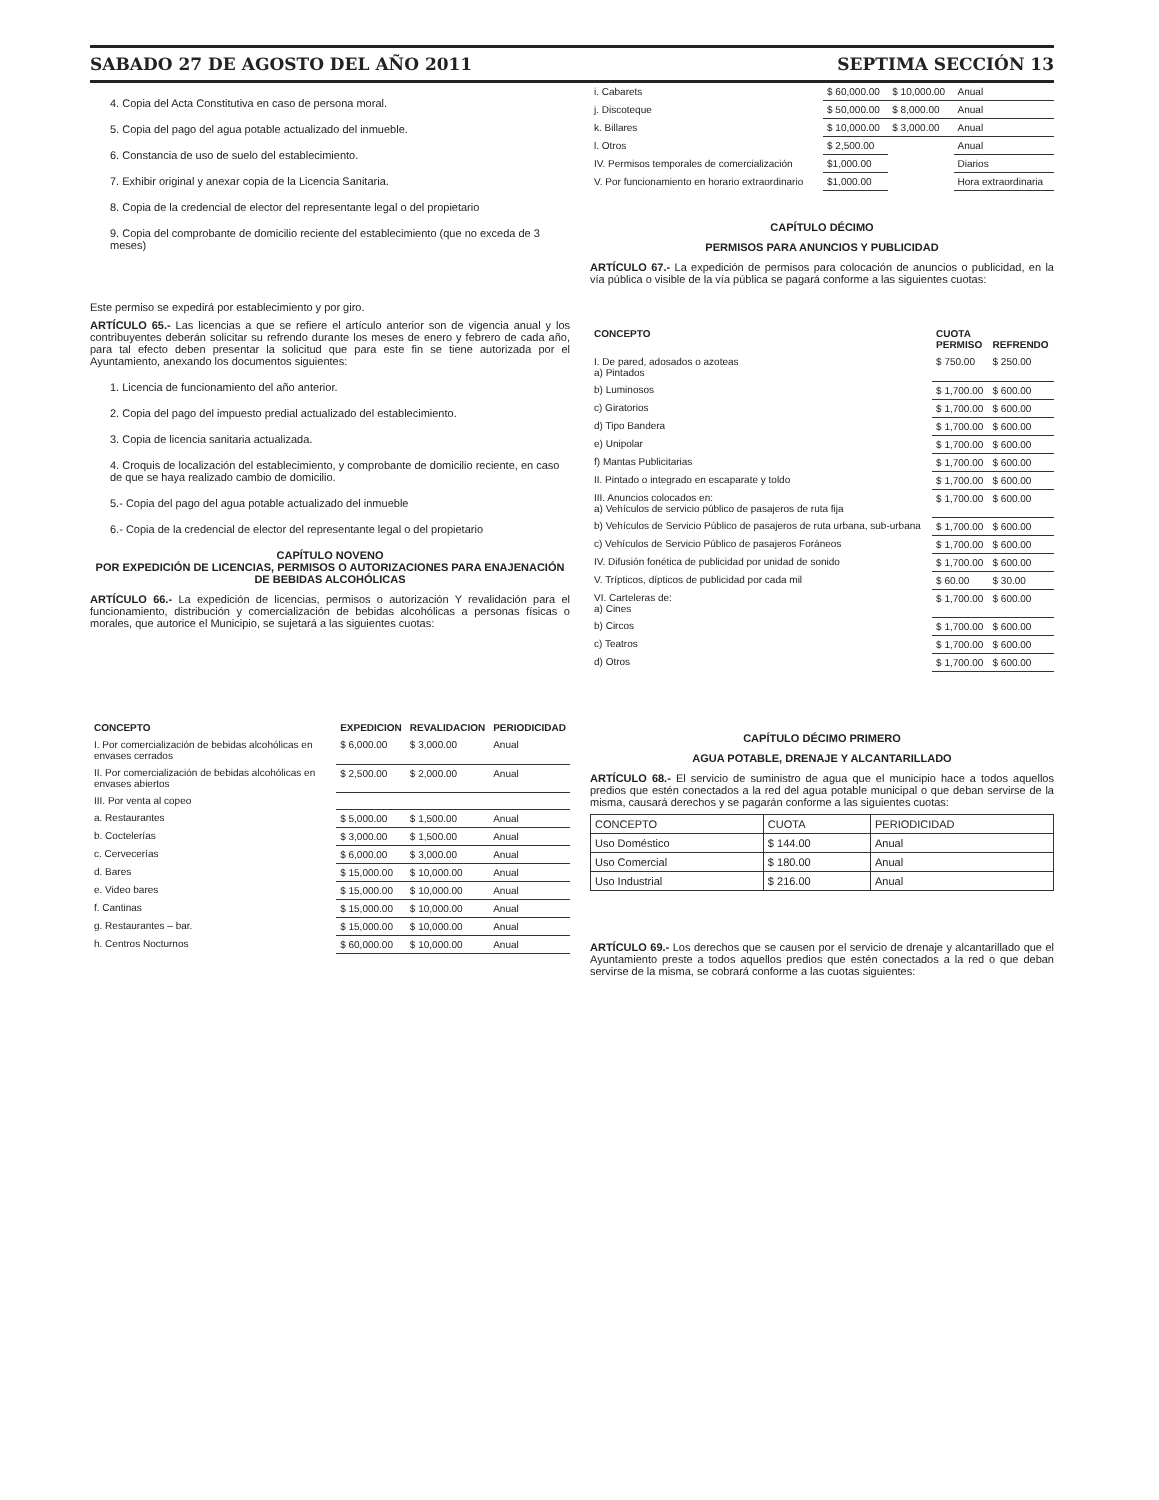SABADO 27 DE AGOSTO DEL AÑO 2011 SEPTIMA SECCIÓN 13
4. Copia del Acta Constitutiva en caso de persona moral.
5. Copia del pago del agua potable actualizado del inmueble.
6. Constancia de uso de suelo del establecimiento.
7. Exhibir original y anexar copia de la Licencia Sanitaria.
8. Copia de la credencial de elector del representante legal o del propietario
9. Copia del comprobante de domicilio reciente del establecimiento (que no exceda de 3 meses)
Este permiso se expedirá por establecimiento y por giro.
ARTÍCULO 65.- Las licencias a que se refiere el artículo anterior son de vigencia anual y los contribuyentes deberán solicitar su refrendo durante los meses de enero y febrero de cada año, para tal efecto deben presentar la solicitud que para este fin se tiene autorizada por el Ayuntamiento, anexando los documentos siguientes:
1. Licencia de funcionamiento del año anterior.
2. Copia del pago del impuesto predial actualizado del establecimiento.
3. Copia de licencia sanitaria actualizada.
4. Croquis de localización del establecimiento, y comprobante de domicilio reciente, en caso de que se haya realizado cambio de domicilio.
5.- Copia del pago del agua potable actualizado del inmueble
6.- Copia de la credencial de elector del representante legal o del propietario
CAPÍTULO NOVENO
POR EXPEDICIÓN DE LICENCIAS, PERMISOS O AUTORIZACIONES PARA ENAJENACIÓN DE BEBIDAS ALCOHÓLICAS
ARTÍCULO 66.- La expedición de licencias, permisos o autorización Y revalidación para el funcionamiento, distribución y comercialización de bebidas alcohólicas a personas físicas o morales, que autorice el Municipio, se sujetará a las siguientes cuotas:
| CONCEPTO | EXPEDICION | REVALIDACION | PERIODICIDAD |
| --- | --- | --- | --- |
| I. Por comercialización de bebidas alcohólicas en envases cerrados | $ 6,000.00 | $ 3,000.00 | Anual |
| II. Por comercialización de bebidas alcohólicas en envases abiertos | $ 2,500.00 | $ 2,000.00 | Anual |
| III. Por venta al copeo | | | |
| a. Restaurantes | $ 5,000.00 | $ 1,500.00 | Anual |
| b. Coctelerías | $ 3,000.00 | $ 1,500.00 | Anual |
| c. Cervecerías | $ 6,000.00 | $ 3,000.00 | Anual |
| d. Bares | $ 15,000.00 | $ 10,000.00 | Anual |
| e. Video bares | $ 15,000.00 | $ 10,000.00 | Anual |
| f. Cantinas | $ 15,000.00 | $ 10,000.00 | Anual |
| g. Restaurantes – bar. | $ 15,000.00 | $ 10,000.00 | Anual |
| h. Centros Nocturnos | $ 60,000.00 | $ 10,000.00 | Anual |
| i. Cabarets | $ 60,000.00 | $ 10,000.00 | Anual |
| j. Discoteque | $ 50,000.00 | $ 8,000.00 | Anual |
| k. Billares | $ 10,000.00 | $ 3,000.00 | Anual |
| l. Otros | $ 2,500.00 | | Anual |
| IV. Permisos temporales de comercialización | $1,000.00 | | Diarios |
| V. Por funcionamiento en horario extraordinario | $1,000.00 | | Hora extraordinaria |
CAPÍTULO DÉCIMO
PERMISOS PARA ANUNCIOS Y PUBLICIDAD
ARTÍCULO 67.- La expedición de permisos para colocación de anuncios o publicidad, en la vía pública o visible de la vía pública se pagará conforme a las siguientes cuotas:
| CONCEPTO | CUOTA PERMISO | REFRENDO |
| --- | --- | --- |
| I. De pared, adosados o azoteas a) Pintados | $ 750.00 | $ 250.00 |
| b) Luminosos | $ 1,700.00 | $ 600.00 |
| c) Giratorios | $ 1,700.00 | $ 600.00 |
| d) Tipo Bandera | $ 1,700.00 | $ 600.00 |
| e) Unipolar | $ 1,700.00 | $ 600.00 |
| f) Mantas Publicitarias | $ 1,700.00 | $ 600.00 |
| II. Pintado o integrado en escaparate y toldo | $ 1,700.00 | $ 600.00 |
| III. Anuncios colocados en: a) Vehículos de servicio público de pasajeros de ruta fija | $ 1,700.00 | $ 600.00 |
| b) Vehículos de Servicio Público de pasajeros de ruta urbana, sub-urbana | $ 1,700.00 | $ 600.00 |
| c) Vehículos de Servicio Público de pasajeros Foráneos | $ 1,700.00 | $ 600.00 |
| IV. Difusión fonética de publicidad por unidad de sonido | $ 1,700.00 | $ 600.00 |
| V. Trípticos, dípticos de publicidad por cada mil | $ 60.00 | $ 30.00 |
| VI. Carteleras de: a) Cines | $ 1,700.00 | $ 600.00 |
| b) Circos | $ 1,700.00 | $ 600.00 |
| c) Teatros | $ 1,700.00 | $ 600.00 |
| d) Otros | $ 1,700.00 | $ 600.00 |
CAPÍTULO DÉCIMO PRIMERO
AGUA POTABLE, DRENAJE Y ALCANTARILLADO
ARTÍCULO 68.- El servicio de suministro de agua que el municipio hace a todos aquellos predios que estén conectados a la red del agua potable municipal o que deban servirse de la misma, causará derechos y se pagarán conforme a las siguientes cuotas:
| CONCEPTO | CUOTA | PERIODICIDAD |
| --- | --- | --- |
| Uso Doméstico | $ 144.00 | Anual |
| Uso Comercial | $ 180.00 | Anual |
| Uso Industrial | $ 216.00 | Anual |
ARTÍCULO 69.- Los derechos que se causen por el servicio de drenaje y alcantarillado que el Ayuntamiento preste a todos aquellos predios que estén conectados a la red o que deban servirse de la misma, se cobrará conforme a las cuotas siguientes: